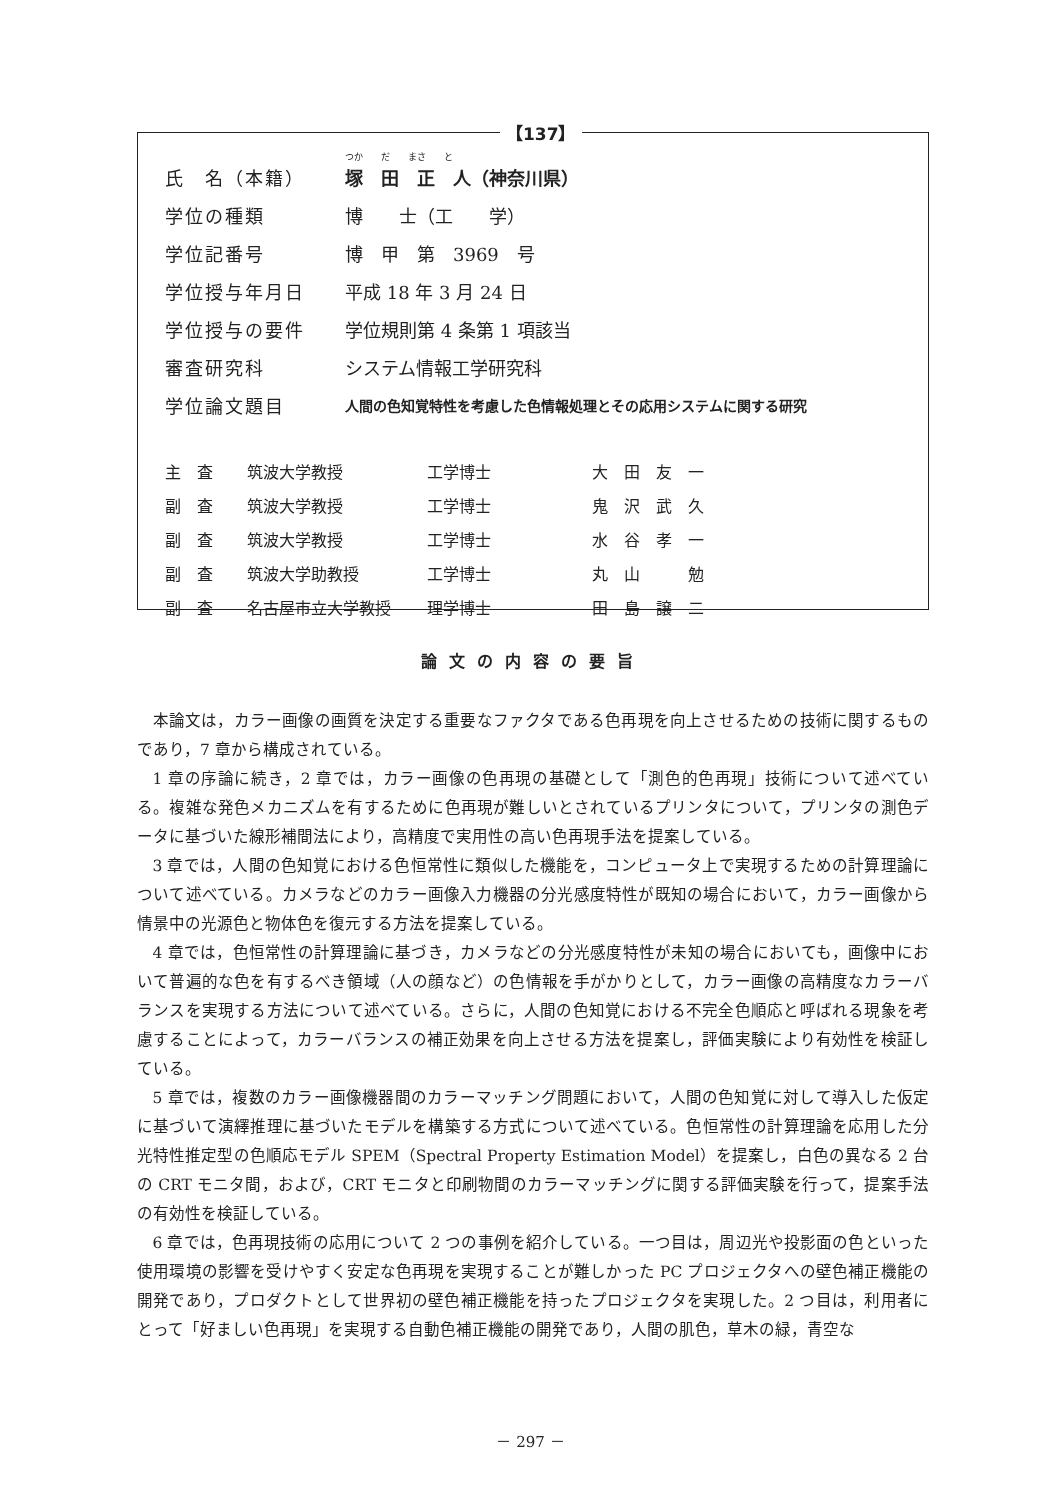【137】
つか　　だ　　まさ　　と
氏　名（本籍） 塚　田　正　人（神奈川県）
学位の種類 博　　士（工　　学）
学位記番号 博　甲　第　3969　号
学位授与年月日 平成 18 年 3 月 24 日
学位授与の要件 学位規則第 4 条第 1 項該当
審査研究科 システム情報工学研究科
学位論文題目 人間の色知覚特性を考慮した色情報処理とその応用システムに関する研究
| 主 査 | 筑波大学教授 | 工学博士 | 大 田 友 一 |
| 副 査 | 筑波大学教授 | 工学博士 | 鬼 沢 武 久 |
| 副 査 | 筑波大学教授 | 工学博士 | 水 谷 孝 一 |
| 副 査 | 筑波大学助教授 | 工学博士 | 丸 山 勉 |
| 副 査 | 名古屋市立大学教授 | 理学博士 | 田 島 譲 二 |
論文の内容の要旨
本論文は，カラー画像の画質を決定する重要なファクタである色再現を向上させるための技術に関するものであり，7 章から構成されている。
1 章の序論に続き，2 章では，カラー画像の色再現の基礎として「測色的色再現」技術について述べている。複雑な発色メカニズムを有するために色再現が難しいとされているプリンタについて，プリンタの測色データに基づいた線形補間法により，高精度で実用性の高い色再現手法を提案している。
3 章では，人間の色知覚における色恒常性に類似した機能を，コンピュータ上で実現するための計算理論について述べている。カメラなどのカラー画像入力機器の分光感度特性が既知の場合において，カラー画像から情景中の光源色と物体色を復元する方法を提案している。
4 章では，色恒常性の計算理論に基づき，カメラなどの分光感度特性が未知の場合においても，画像中において普遍的な色を有するべき領域（人の顔など）の色情報を手がかりとして，カラー画像の高精度なカラーバランスを実現する方法について述べている。さらに，人間の色知覚における不完全色順応と呼ばれる現象を考慮することによって，カラーバランスの補正効果を向上させる方法を提案し，評価実験により有効性を検証している。
5 章では，複数のカラー画像機器間のカラーマッチング問題において，人間の色知覚に対して導入した仮定に基づいて演繹推理に基づいたモデルを構築する方式について述べている。色恒常性の計算理論を応用した分光特性推定型の色順応モデル SPEM（Spectral Property Estimation Model）を提案し，白色の異なる 2 台の CRT モニタ間，および，CRT モニタと印刷物間のカラーマッチングに関する評価実験を行って，提案手法の有効性を検証している。
6 章では，色再現技術の応用について 2 つの事例を紹介している。一つ目は，周辺光や投影面の色といった使用環境の影響を受けやすく安定な色再現を実現することが難しかった PC プロジェクタへの壁色補正機能の開発であり，プロダクトとして世界初の壁色補正機能を持ったプロジェクタを実現した。2 つ目は，利用者にとって「好ましい色再現」を実現する自動色補正機能の開発であり，人間の肌色，草木の緑，青空な
－ 297 －